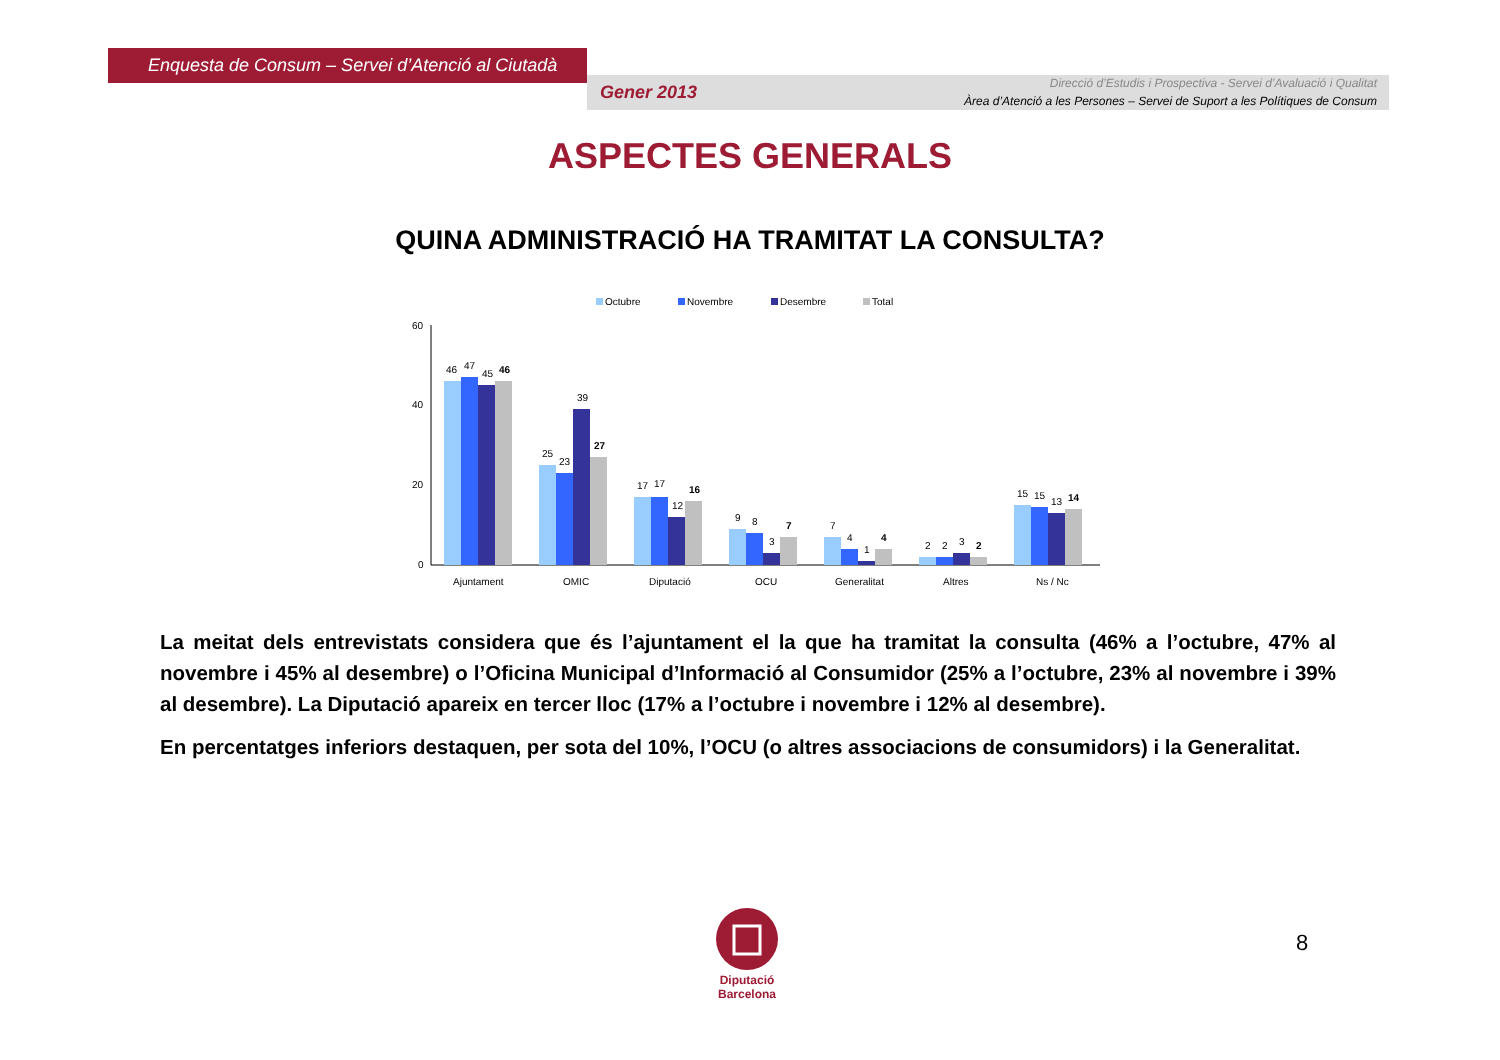Enquesta de Consum – Servei d’Atenció al Ciutadà
Gener 2013
Direcció d’Estudis i Prospectiva - Servei d’Avaluació i Qualitat
Àrea d’Atenció a les Persones – Servei de Suport a les Polítiques de Consum
ASPECTES GENERALS
QUINA ADMINISTRACIÓ HA TRAMITAT LA CONSULTA?
Octubre
Novembre
Desembre
Total
60
40
20
0
46
47
45
46
25
23
39
27
17
17
12
16
9
8
3
7
7
4
1
4
2
2
3
2
15
15
13
14
Ajuntament
OMIC
Diputació
OCU
Generalitat
Altres
Ns / Nc
La meitat dels entrevistats considera que és l’ajuntament el la que ha tramitat la consulta (46% a l’octubre, 47% al novembre i 45% al desembre) o l’Oficina Municipal d’Informació al Consumidor (25% a l’octubre, 23% al novembre i 39% al desembre). La Diputació apareix en tercer lloc (17% a l’octubre i novembre i 12% al desembre).
En percentatges inferiors destaquen, per sota del 10%, l’OCU (o altres associacions de consumidors) i la Generalitat.
Diputació
Barcelona
8